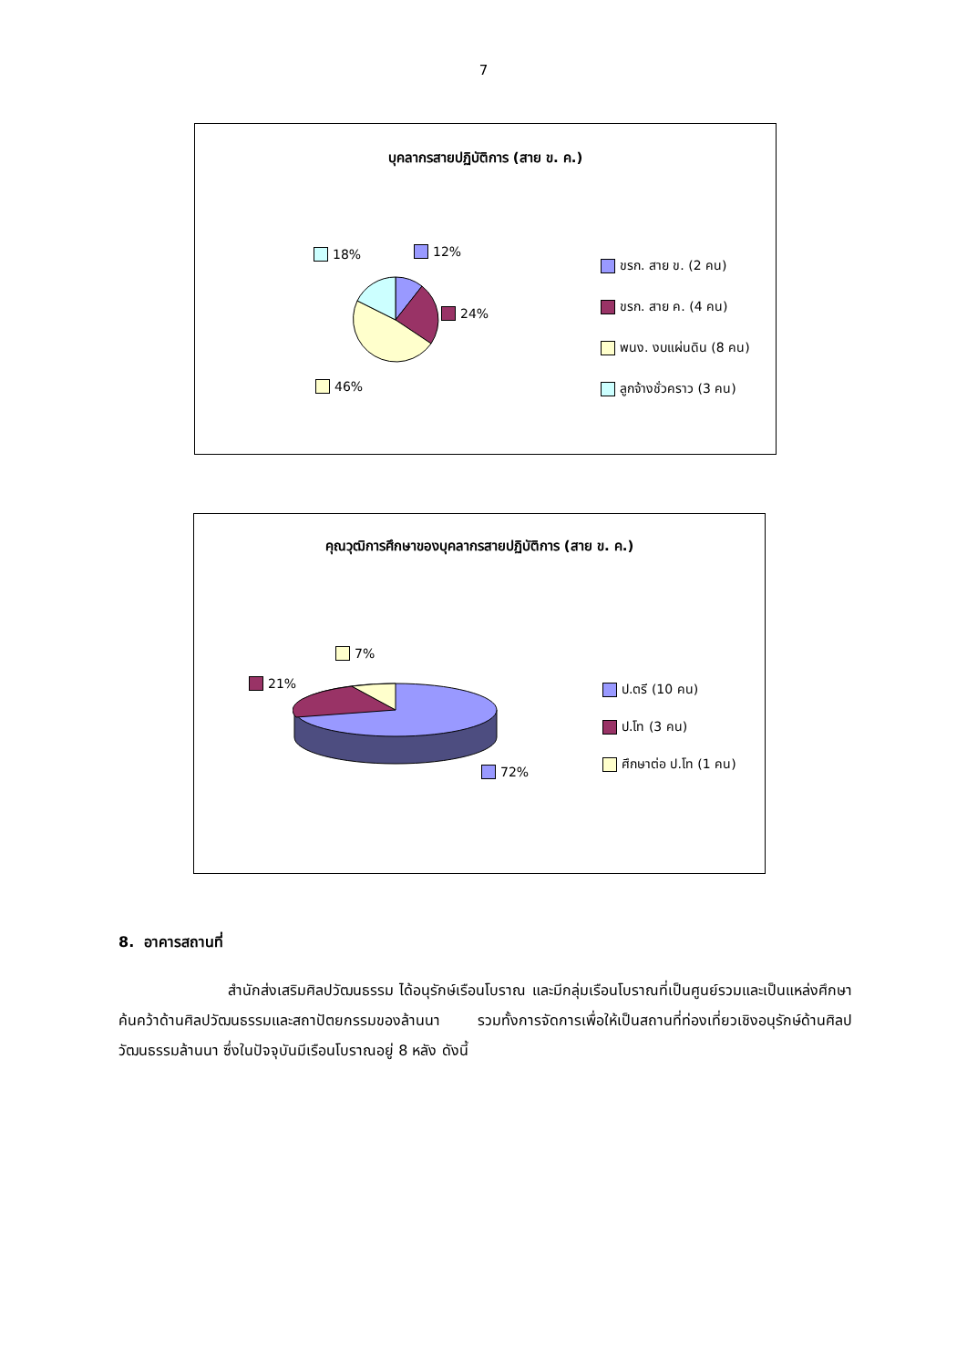7
บุคลากรสายปฏิบัติการ (สาย ข. ค.)
18% 12%
24%
46%
ขรก. สาย ข. (2 คน)
ขรก. สาย ค. (4 คน)
พนง. งบแผ่นดิน (8 คน)
ลูกจ้างชั่วคราว (3 คน)
คุณวุฒิการศึกษาของบุคลากรสายปฏิบัติการ (สาย ข. ค.)
7%
21%
72%
ป.ตรี (10 คน)
ป.โท (3 คน)
ศึกษาต่อ ป.โท (1 คน)
8. อาคารสถานที่
สำนักส่งเสริมศิลปวัฒนธรรม ได้อนุรักษ์เรือนโบราณ และมีกลุ่มเรือนโบราณที่เป็นศูนย์รวมและเป็นแหล่งศึกษาค้นคว้าด้านศิลปวัฒนธรรมและสถาปัตยกรรมของล้านนา รวมทั้งการจัดการเพื่อให้เป็นสถานที่ท่องเที่ยวเชิงอนุรักษ์ด้านศิลปวัฒนธรรมล้านนา ซึ่งในปัจจุบันมีเรือนโบราณอยู่ 8 หลัง ดังนี้